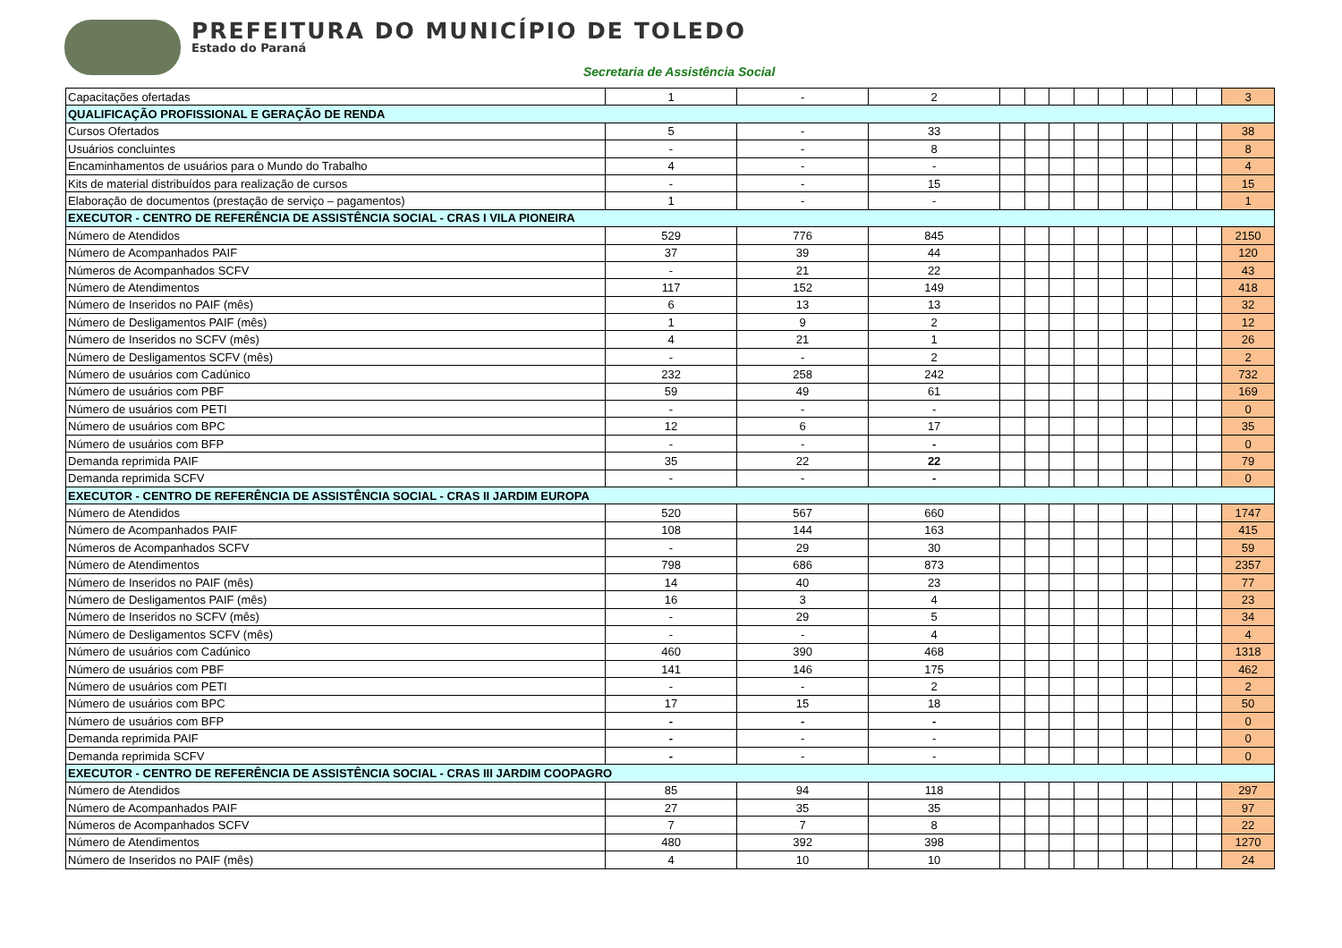PREFEITURA DO MUNICÍPIO DE TOLEDO
Estado do Paraná
Secretaria de Assistência Social
| Capacitações ofertadas | 1 | - | 2 | | | | | | | | | | 3 |
| QUALIFICAÇÃO PROFISSIONAL E GERAÇÃO DE RENDA | | | | | | | | | | | | | |
| Cursos Ofertados | 5 | - | 33 | | | | | | | | | | 38 |
| Usuários concluintes | - | - | 8 | | | | | | | | | | 8 |
| Encaminhamentos de usuários para o Mundo do Trabalho | 4 | - | - | | | | | | | | | | 4 |
| Kits de material distribuídos para realização de cursos | - | - | 15 | | | | | | | | | | 15 |
| Elaboração de documentos (prestação de serviço – pagamentos) | 1 | - | - | | | | | | | | | | 1 |
| EXECUTOR - CENTRO DE REFERÊNCIA DE ASSISTÊNCIA SOCIAL - CRAS I VILA PIONEIRA | | | | | | | | | | | | | |
| Número de Atendidos | 529 | 776 | 845 | | | | | | | | | | 2150 |
| Número de Acompanhados PAIF | 37 | 39 | 44 | | | | | | | | | | 120 |
| Números de Acompanhados SCFV | - | 21 | 22 | | | | | | | | | | 43 |
| Número de Atendimentos | 117 | 152 | 149 | | | | | | | | | | 418 |
| Número de Inseridos no PAIF (mês) | 6 | 13 | 13 | | | | | | | | | | 32 |
| Número de Desligamentos PAIF (mês) | 1 | 9 | 2 | | | | | | | | | | 12 |
| Número de Inseridos no SCFV (mês) | 4 | 21 | 1 | | | | | | | | | | 26 |
| Número de Desligamentos SCFV (mês) | - | - | 2 | | | | | | | | | | 2 |
| Número de usuários com Cadúnico | 232 | 258 | 242 | | | | | | | | | | 732 |
| Número de usuários com PBF | 59 | 49 | 61 | | | | | | | | | | 169 |
| Número de usuários com PETI | - | - | - | | | | | | | | | | 0 |
| Número de usuários com BPC | 12 | 6 | 17 | | | | | | | | | | 35 |
| Número de usuários com BFP | - | - | - | | | | | | | | | | 0 |
| Demanda reprimida PAIF | 35 | 22 | 22 | | | | | | | | | | 79 |
| Demanda reprimida SCFV | - | - | - | | | | | | | | | | 0 |
| EXECUTOR - CENTRO DE REFERÊNCIA DE ASSISTÊNCIA SOCIAL - CRAS II JARDIM EUROPA | | | | | | | | | | | | | |
| Número de Atendidos | 520 | 567 | 660 | | | | | | | | | | 1747 |
| Número de Acompanhados PAIF | 108 | 144 | 163 | | | | | | | | | | 415 |
| Números de Acompanhados SCFV | - | 29 | 30 | | | | | | | | | | 59 |
| Número de Atendimentos | 798 | 686 | 873 | | | | | | | | | | 2357 |
| Número de Inseridos no PAIF (mês) | 14 | 40 | 23 | | | | | | | | | | 77 |
| Número de Desligamentos PAIF (mês) | 16 | 3 | 4 | | | | | | | | | | 23 |
| Número de Inseridos no SCFV (mês) | - | 29 | 5 | | | | | | | | | | 34 |
| Número de Desligamentos SCFV (mês) | - | - | 4 | | | | | | | | | | 4 |
| Número de usuários com Cadúnico | 460 | 390 | 468 | | | | | | | | | | 1318 |
| Número de usuários com PBF | 141 | 146 | 175 | | | | | | | | | | 462 |
| Número de usuários com PETI | - | - | 2 | | | | | | | | | | 2 |
| Número de usuários com BPC | 17 | 15 | 18 | | | | | | | | | | 50 |
| Número de usuários com BFP | - | - | - | | | | | | | | | | 0 |
| Demanda reprimida PAIF | - | - | - | | | | | | | | | | 0 |
| Demanda reprimida SCFV | - | - | - | | | | | | | | | | 0 |
| EXECUTOR - CENTRO DE REFERÊNCIA DE ASSISTÊNCIA SOCIAL - CRAS III JARDIM COOPAGRO | | | | | | | | | | | | | |
| Número de Atendidos | 85 | 94 | 118 | | | | | | | | | | 297 |
| Número de Acompanhados PAIF | 27 | 35 | 35 | | | | | | | | | | 97 |
| Números de Acompanhados SCFV | 7 | 7 | 8 | | | | | | | | | | 22 |
| Número de Atendimentos | 480 | 392 | 398 | | | | | | | | | | 1270 |
| Número de Inseridos no PAIF (mês) | 4 | 10 | 10 | | | | | | | | | | 24 |